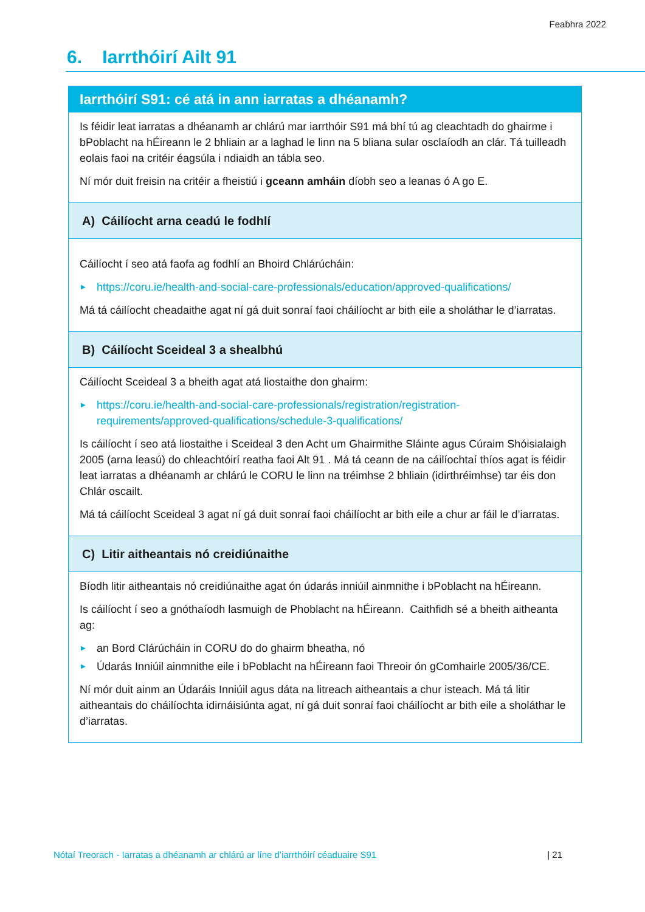Feabhra 2022
6. Iarrthóirí Ailt 91
| Iarrthóirí S91: cé atá in ann iarratas a dhéanamh? |
| Is féidir leat iarratas a dhéanamh ar chlárú mar iarrthóir S91 má bhí tú ag cleachtadh do ghairme i bPoblacht na hÉireann le 2 bhliain ar a laghad le linn na 5 bliana sular osclaíodh an clár. Tá tuilleadh eolais faoi na critéir éagsúla i ndiaidh an tábla seo. Ní mór duit freisin na critéir a fheistiú i gceann amháin díobh seo a leanas ó A go E. |
| A) Cáilíocht arna ceadú le fodhlí |
| Cáilíocht í seo atá faofa ag fodhlí an Bhoird Chlárúcháin: ▶ https://coru.ie/health-and-social-care-professionals/education/approved-qualifications/ Má tá cáilíocht cheadaithe agat ní gá duit sonraí faoi cháilíocht ar bith eile a sholáthar le d’iarratas. |
| B) Cáilíocht Sceideal 3 a shealbhú |
| Cáilíocht Sceideal 3 a bheith agat atá liostaithe don ghairm: ▶ https://coru.ie/health-and-social-care-professionals/registration/registration-requirements/approved-qualifications/schedule-3-qualifications/ Is cáilíocht í seo atá liostaithe i Sceideal 3 den Acht um Ghairmithe Sláinte agus Cúraim Shóisialaigh 2005 (arna leasú) do chleachtóirí reatha faoi Alt 91 . Má tá ceann de na cáilíochtaí thíos agat is féidir leat iarratas a dhéanamh ar chlárú le CORU le linn na tréimhse 2 bhliain (idirthréimhse) tar éis don Chlár oscailt. Má tá cáilíocht Sceideal 3 agat ní gá duit sonraí faoi cháilíocht ar bith eile a chur ar fáil le d’iarratas. |
| C) Litir aitheantais nó creidiúnaithe |
| Bíodh litir aitheantais nó creidiúnaithe agat ón údarás inniúil ainmnithe i bPoblacht na hÉireann. Is cáilíocht í seo a gnóthaíodh lasmuigh de Phoblacht na hÉireann. Caithfidh sé a bheith aitheanta ag: ▶ an Bord Clárúcháin in CORU do do ghairm bheatha, nó ▶ Údarás Inniúil ainmnithe eile i bPoblacht na hÉireann faoi Threoir ón gComhairle 2005/36/CE. Ní mór duit ainm an Údaráis Inniúil agus dáta na litreach aitheantais a chur isteach. Má tá litir aitheantais do cháilíochta idirnáisiúnta agat, ní gá duit sonraí faoi cháilíocht ar bith eile a sholáthar le d’iarratas. |
Nótaí Treorach - Iarratas a dhéanamh ar chlárú ar líne d’iarrthóirí céaduaire S91 | 21